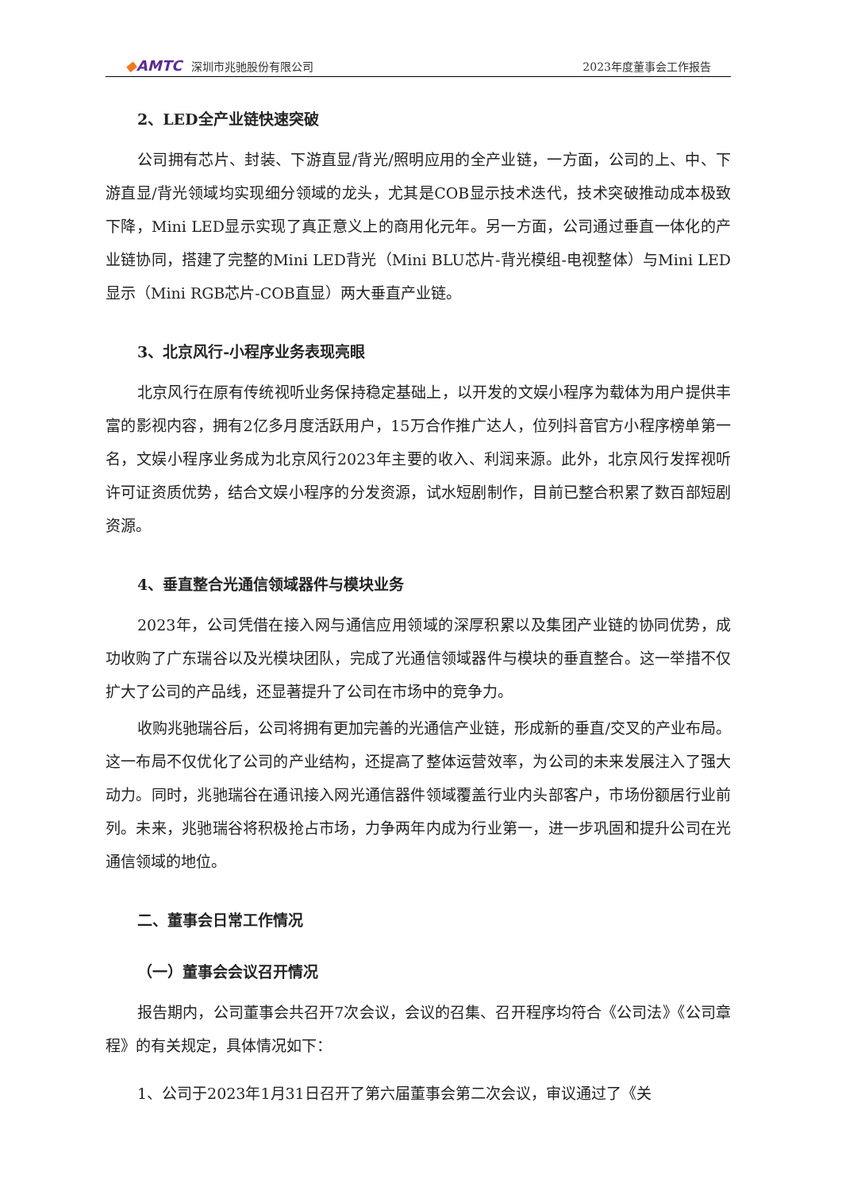◆AMTC 深圳市兆驰股份有限公司
2023年度董事会工作报告
2、LED全产业链快速突破
公司拥有芯片、封装、下游直显/背光/照明应用的全产业链，一方面，公司的上、中、下游直显/背光领域均实现细分领域的龙头，尤其是COB显示技术迭代，技术突破推动成本极致下降，Mini LED显示实现了真正意义上的商用化元年。另一方面，公司通过垂直一体化的产业链协同，搭建了完整的Mini LED背光（Mini BLU芯片-背光模组-电视整体）与Mini LED显示（Mini RGB芯片-COB直显）两大垂直产业链。
3、北京风行-小程序业务表现亮眼
北京风行在原有传统视听业务保持稳定基础上，以开发的文娱小程序为载体为用户提供丰富的影视内容，拥有2亿多月度活跃用户，15万合作推广达人，位列抖音官方小程序榜单第一名，文娱小程序业务成为北京风行2023年主要的收入、利润来源。此外，北京风行发挥视听许可证资质优势，结合文娱小程序的分发资源，试水短剧制作，目前已整合积累了数百部短剧资源。
4、垂直整合光通信领域器件与模块业务
2023年，公司凭借在接入网与通信应用领域的深厚积累以及集团产业链的协同优势，成功收购了广东瑞谷以及光模块团队，完成了光通信领域器件与模块的垂直整合。这一举措不仅扩大了公司的产品线，还显著提升了公司在市场中的竞争力。
收购兆驰瑞谷后，公司将拥有更加完善的光通信产业链，形成新的垂直/交叉的产业布局。这一布局不仅优化了公司的产业结构，还提高了整体运营效率，为公司的未来发展注入了强大动力。同时，兆驰瑞谷在通讯接入网光通信器件领域覆盖行业内头部客户，市场份额居行业前列。未来，兆驰瑞谷将积极抢占市场，力争两年内成为行业第一，进一步巩固和提升公司在光通信领域的地位。
二、董事会日常工作情况
（一）董事会会议召开情况
报告期内，公司董事会共召开7次会议，会议的召集、召开程序均符合《公司法》《公司章程》的有关规定，具体情况如下：
1、公司于2023年1月31日召开了第六届董事会第二次会议，审议通过了《关